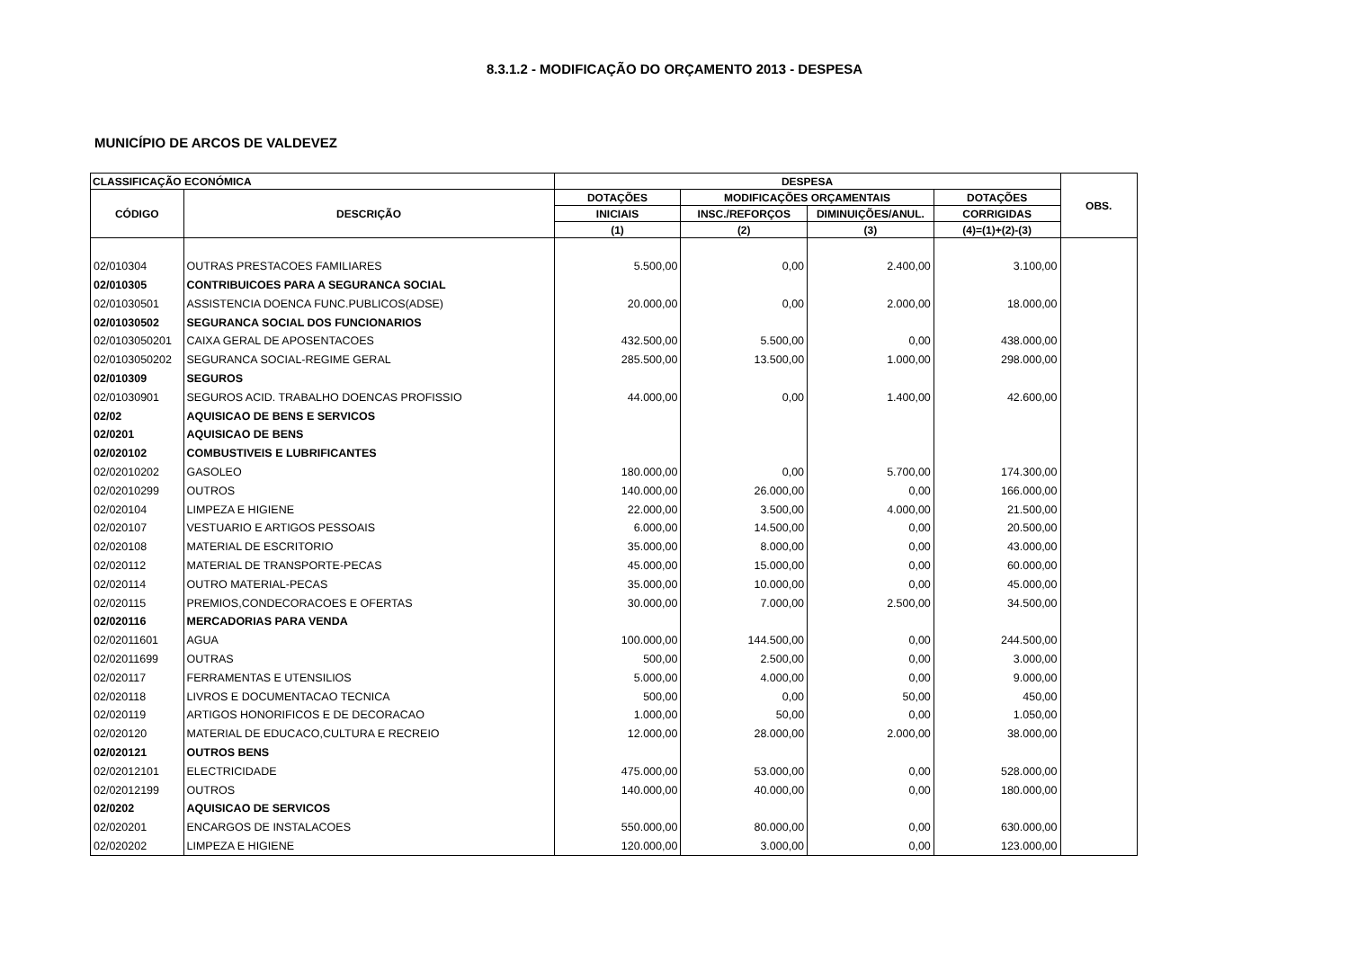8.3.1.2 - MODIFICAÇÃO DO ORÇAMENTO 2013 - DESPESA
MUNICÍPIO DE ARCOS DE VALDEVEZ
| CLASSIFICAÇÃO ECONÓMICA | | DESPESA | | | | OBS. |
| --- | --- | --- | --- | --- | --- | --- |
| CÓDIGO | DESCRIÇÃO | DOTAÇÕES | MODIFICAÇÕES ORÇAMENTAIS | | DOTAÇÕES | |
| | | INICIAIS | INSC./REFORÇOS | DIMINUIÇÕES/ANUL. | CORRIGIDAS | |
| | | (1) | (2) | (3) | (4)=(1)+(2)-(3) | |
| 02/010304 | OUTRAS PRESTACOES FAMILIARES | 5.500,00 | 0,00 | 2.400,00 | 3.100,00 | |
| 02/010305 | CONTRIBUICOES PARA A SEGURANCA SOCIAL | | | | | |
| 02/01030501 | ASSISTENCIA DOENCA FUNC.PUBLICOS(ADSE) | 20.000,00 | 0,00 | 2.000,00 | 18.000,00 | |
| 02/01030502 | SEGURANCA SOCIAL DOS FUNCIONARIOS | | | | | |
| 02/0103050201 | CAIXA GERAL DE APOSENTACOES | 432.500,00 | 5.500,00 | 0,00 | 438.000,00 | |
| 02/0103050202 | SEGURANCA SOCIAL-REGIME GERAL | 285.500,00 | 13.500,00 | 1.000,00 | 298.000,00 | |
| 02/010309 | SEGUROS | | | | | |
| 02/01030901 | SEGUROS ACID. TRABALHO DOENCAS PROFISSIO | 44.000,00 | 0,00 | 1.400,00 | 42.600,00 | |
| 02/02 | AQUISICAO DE BENS E SERVICOS | | | | | |
| 02/0201 | AQUISICAO DE BENS | | | | | |
| 02/020102 | COMBUSTIVEIS E LUBRIFICANTES | | | | | |
| 02/02010202 | GASOLEO | 180.000,00 | 0,00 | 5.700,00 | 174.300,00 | |
| 02/02010299 | OUTROS | 140.000,00 | 26.000,00 | 0,00 | 166.000,00 | |
| 02/020104 | LIMPEZA E HIGIENE | 22.000,00 | 3.500,00 | 4.000,00 | 21.500,00 | |
| 02/020107 | VESTUARIO E ARTIGOS PESSOAIS | 6.000,00 | 14.500,00 | 0,00 | 20.500,00 | |
| 02/020108 | MATERIAL DE ESCRITORIO | 35.000,00 | 8.000,00 | 0,00 | 43.000,00 | |
| 02/020112 | MATERIAL DE TRANSPORTE-PECAS | 45.000,00 | 15.000,00 | 0,00 | 60.000,00 | |
| 02/020114 | OUTRO MATERIAL-PECAS | 35.000,00 | 10.000,00 | 0,00 | 45.000,00 | |
| 02/020115 | PREMIOS,CONDECORACOES E OFERTAS | 30.000,00 | 7.000,00 | 2.500,00 | 34.500,00 | |
| 02/020116 | MERCADORIAS PARA VENDA | | | | | |
| 02/02011601 | AGUA | 100.000,00 | 144.500,00 | 0,00 | 244.500,00 | |
| 02/02011699 | OUTRAS | 500,00 | 2.500,00 | 0,00 | 3.000,00 | |
| 02/020117 | FERRAMENTAS E UTENSILIOS | 5.000,00 | 4.000,00 | 0,00 | 9.000,00 | |
| 02/020118 | LIVROS E DOCUMENTACAO TECNICA | 500,00 | 0,00 | 50,00 | 450,00 | |
| 02/020119 | ARTIGOS HONORIFICOS E DE DECORACAO | 1.000,00 | 50,00 | 0,00 | 1.050,00 | |
| 02/020120 | MATERIAL DE EDUCACO,CULTURA E RECREIO | 12.000,00 | 28.000,00 | 2.000,00 | 38.000,00 | |
| 02/020121 | OUTROS BENS | | | | | |
| 02/02012101 | ELECTRICIDADE | 475.000,00 | 53.000,00 | 0,00 | 528.000,00 | |
| 02/02012199 | OUTROS | 140.000,00 | 40.000,00 | 0,00 | 180.000,00 | |
| 02/0202 | AQUISICAO DE SERVICOS | | | | | |
| 02/020201 | ENCARGOS DE INSTALACOES | 550.000,00 | 80.000,00 | 0,00 | 630.000,00 | |
| 02/020202 | LIMPEZA E HIGIENE | 120.000,00 | 3.000,00 | 0,00 | 123.000,00 | |